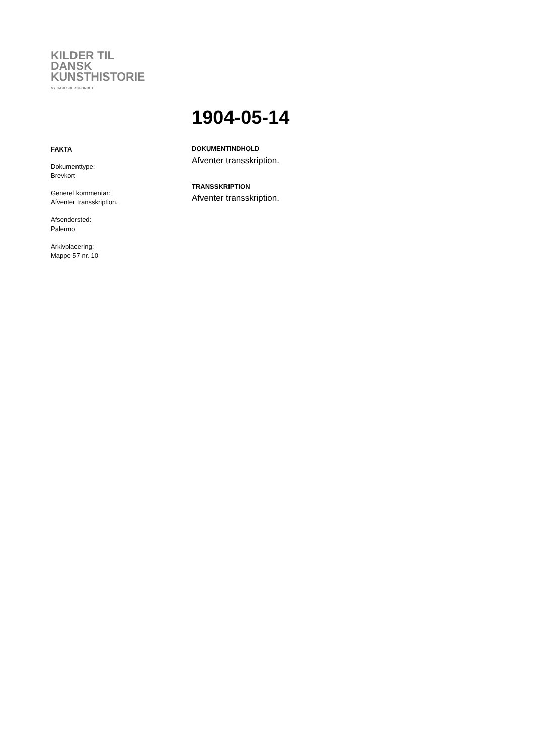KILDER TIL
DANSK
KUNSTHISTORIE
NY CARLSBERGFONDET
1904-05-14
FAKTA
Dokumenttype:
Brevkort
Generel kommentar:
Afventer transskription.
Afsendersted:
Palermo
Arkivplacering:
Mappe 57 nr. 10
DOKUMENTINDHOLD
Afventer transskription.
TRANSSKRIPTION
Afventer transskription.